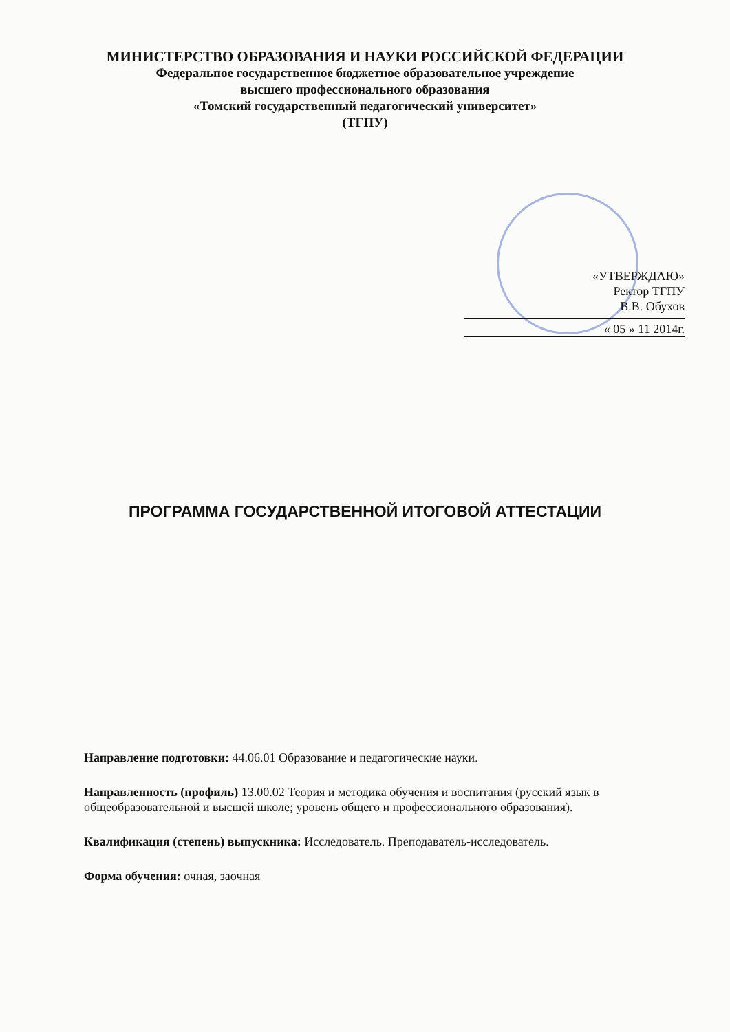МИНИСТЕРСТВО ОБРАЗОВАНИЯ И НАУКИ РОССИЙСКОЙ ФЕДЕРАЦИИ
Федеральное государственное бюджетное образовательное учреждение
высшего профессионального образования
«Томский государственный педагогический университет»
(ТГПУ)
«УТВЕРЖДАЮ»
Ректор ТГПУ
В.В. Обухов
« 05 » 11 2014г.
ПРОГРАММА ГОСУДАРСТВЕННОЙ ИТОГОВОЙ АТТЕСТАЦИИ
Направление подготовки: 44.06.01 Образование и педагогические науки.
Направленность (профиль) 13.00.02 Теория и методика обучения и воспитания (русский язык в общеобразовательной и высшей школе; уровень общего и профессионального образования).
Квалификация (степень) выпускника: Исследователь. Преподаватель-исследователь.
Форма обучения: очная, заочная